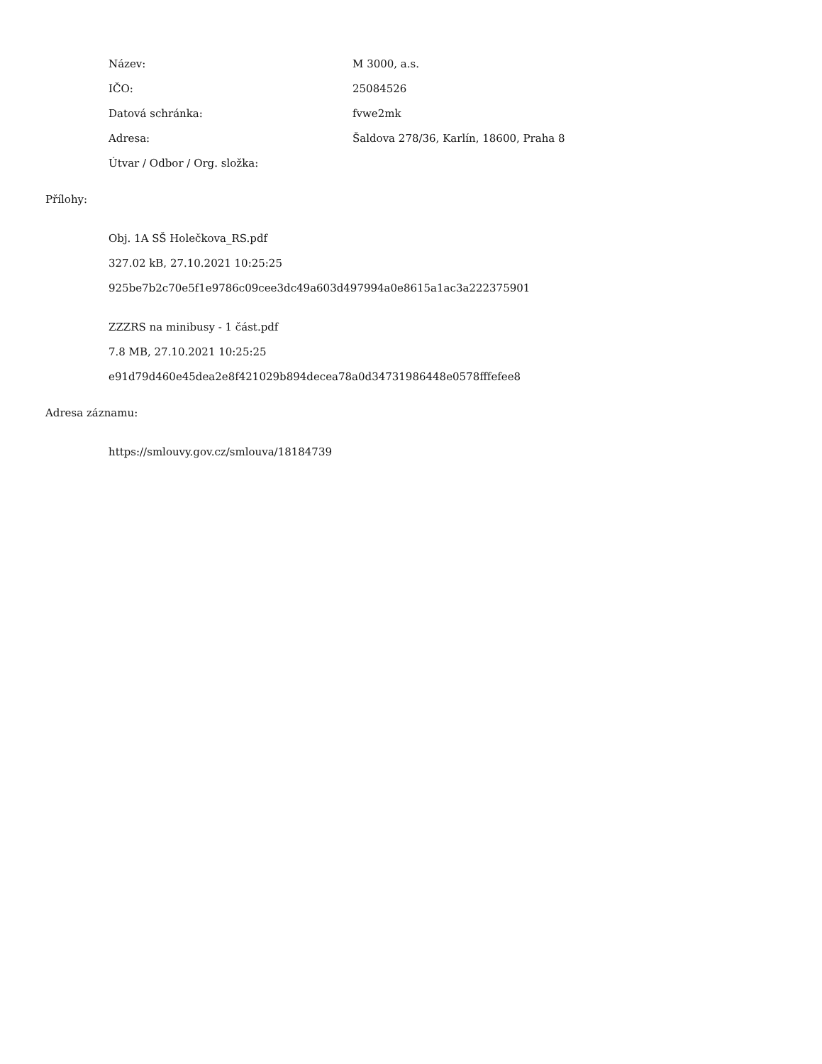Název: M 3000, a.s.
IČO: 25084526
Datová schránka: fvwe2mk
Adresa: Šaldova 278/36, Karlín, 18600, Praha 8
Útvar / Odbor / Org. složka:
Přílohy:
Obj. 1A SŠ Holečkova_RS.pdf
327.02 kB, 27.10.2021 10:25:25
925be7b2c70e5f1e9786c09cee3dc49a603d497994a0e8615a1ac3a222375901
ZZZRS na minibusy - 1 část.pdf
7.8 MB, 27.10.2021 10:25:25
e91d79d460e45dea2e8f421029b894decea78a0d34731986448e0578fffefee8
Adresa záznamu:
https://smlouvy.gov.cz/smlouva/18184739